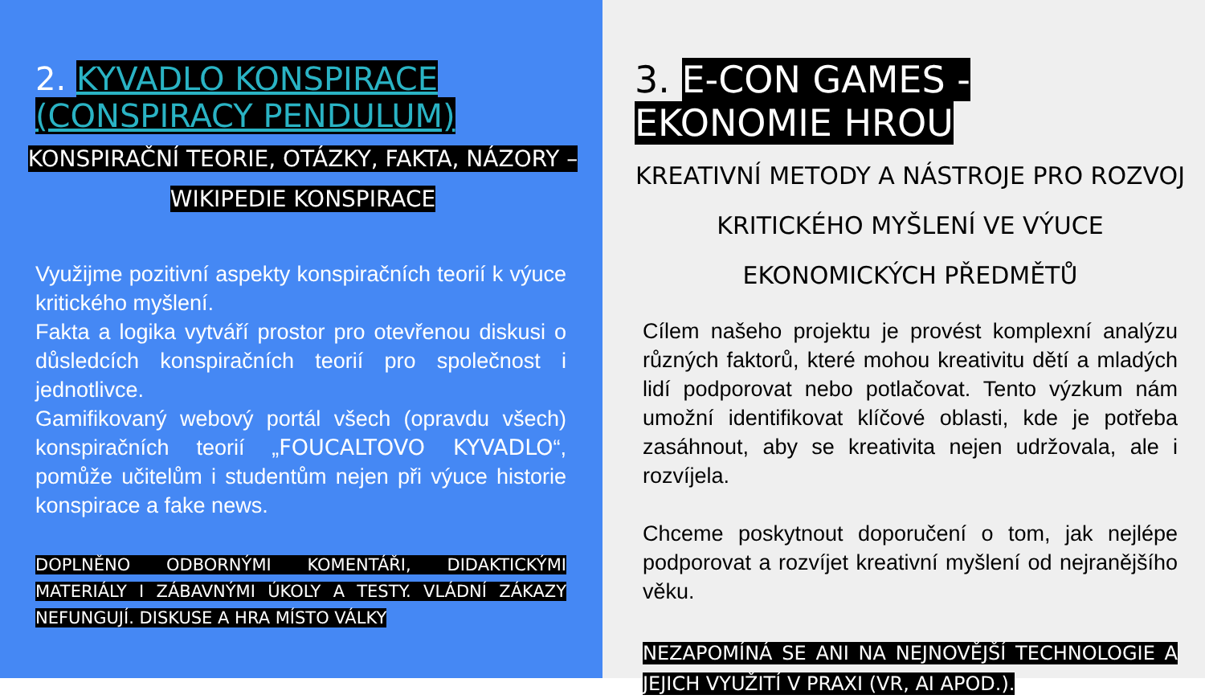2. KYVADLO KONSPIRACE (CONSPIRACY PENDULUM)
KONSPIRAČNÍ TEORIE, OTÁZKY, FAKTA, NÁZORY – WIKIPEDIE KONSPIRACE
Využijme pozitivní aspekty konspiračních teorií k výuce kritického myšlení.
Fakta a logika vytváří prostor pro otevřenou diskusi o důsledcích konspiračních teorií pro společnost i jednotlivce.
Gamifikovaný webový portál všech (opravdu všech) konspiračních teorií „FOUCALTOVO KYVADLO“, pomůže učitelům i studentům nejen při výuce historie konspirace a fake news.
DOPLNĚNO ODBORNÝMI KOMENTÁŘI, DIDAKTICKÝMI MATERIÁLY I ZÁBAVNÝMI ÚKOLY A TESTY. VLÁDNÍ ZÁKAZY NEFUNGUJÍ. DISKUSE A HRA MÍSTO VÁLKY
3. E-CON GAMES - EKONOMIE HROU
KREATIVNÍ METODY A NÁSTROJE PRO ROZVOJ KRITICKÉHO MYŠLENÍ VE VÝUCE EKONOMICKÝCH PŘEDMĚTŮ
Cílem našeho projektu je provést komplexní analýzu různých faktorů, které mohou kreativitu dětí a mladých lidí podporovat nebo potlačovat. Tento výzkum nám umožní identifikovat klíčové oblasti, kde je potřeba zasáhnout, aby se kreativita nejen udržovala, ale i rozvíjela.
Chceme poskytnout doporučení o tom, jak nejlépe podporovat a rozvíjet kreativní myšlení od nejranějšího věku.
NEZAPOMÍNÁ SE ANI NA NEJNOVĚJŠÍ TECHNOLOGIE A JEJICH VYUŽITÍ V PRAXI (VR, AI APOD.).